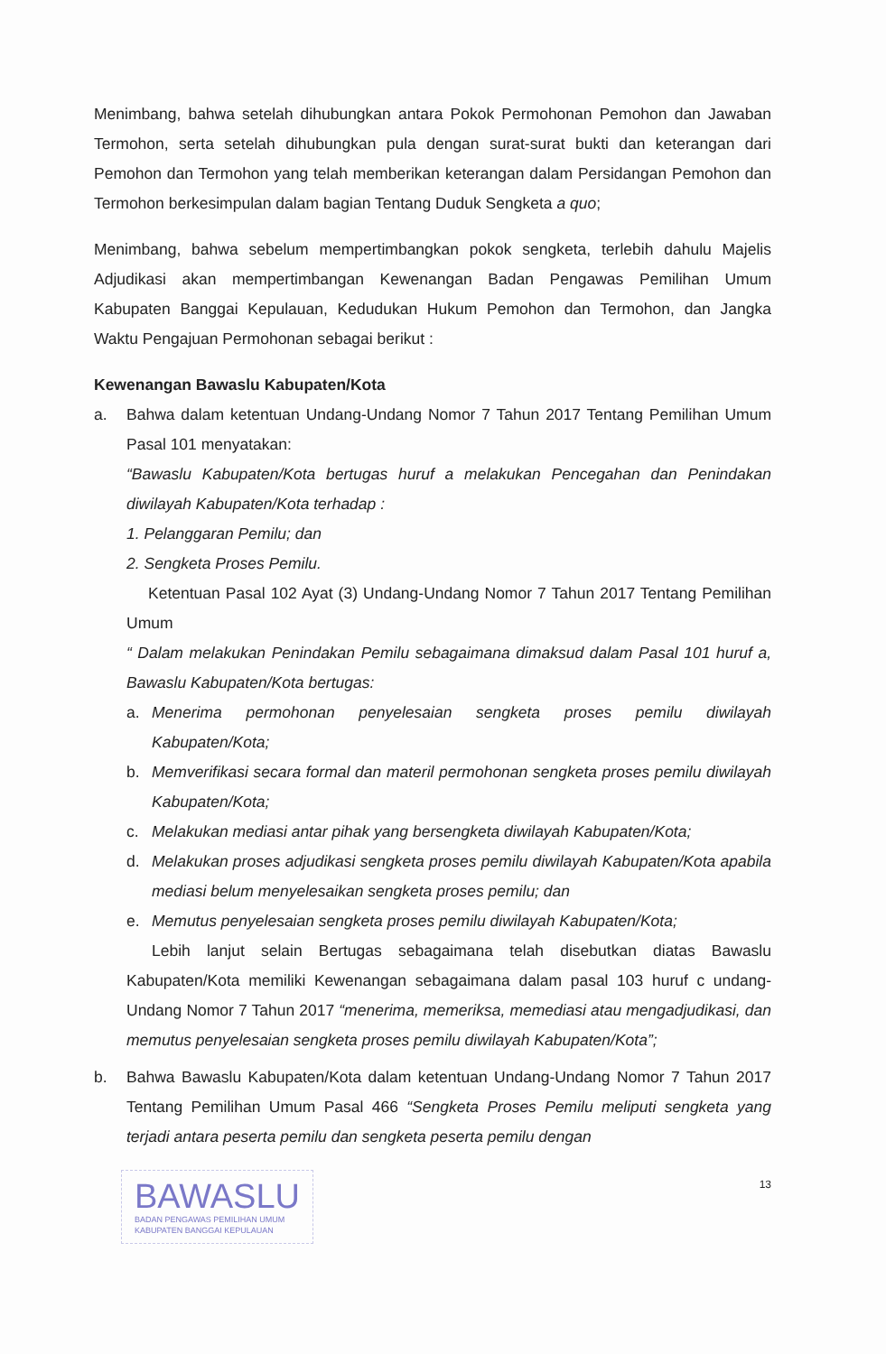Menimbang, bahwa setelah dihubungkan antara Pokok Permohonan Pemohon dan Jawaban Termohon, serta setelah dihubungkan pula dengan surat-surat bukti dan keterangan dari Pemohon dan Termohon yang telah memberikan keterangan dalam Persidangan Pemohon dan Termohon berkesimpulan dalam bagian Tentang Duduk Sengketa a quo;
Menimbang, bahwa sebelum mempertimbangkan pokok sengketa, terlebih dahulu Majelis Adjudikasi akan mempertimbangan Kewenangan Badan Pengawas Pemilihan Umum Kabupaten Banggai Kepulauan, Kedudukan Hukum Pemohon dan Termohon, dan Jangka Waktu Pengajuan Permohonan sebagai berikut :
Kewenangan Bawaslu Kabupaten/Kota
a. Bahwa dalam ketentuan Undang-Undang Nomor 7 Tahun 2017 Tentang Pemilihan Umum Pasal 101 menyatakan:
“Bawaslu Kabupaten/Kota bertugas huruf a melakukan Pencegahan dan Penindakan diwilayah Kabupaten/Kota terhadap :
1. Pelanggaran Pemilu; dan
2. Sengketa Proses Pemilu.
Ketentuan Pasal 102 Ayat (3) Undang-Undang Nomor 7 Tahun 2017 Tentang Pemilihan Umum
“ Dalam melakukan Penindakan Pemilu sebagaimana dimaksud dalam Pasal 101 huruf a, Bawaslu Kabupaten/Kota bertugas:
a. Menerima permohonan penyelesaian sengketa proses pemilu diwilayah Kabupaten/Kota;
b. Memverifikasi secara formal dan materil permohonan sengketa proses pemilu diwilayah Kabupaten/Kota;
c. Melakukan mediasi antar pihak yang bersengketa diwilayah Kabupaten/Kota;
d. Melakukan proses adjudikasi sengketa proses pemilu diwilayah Kabupaten/Kota apabila mediasi belum menyelesaikan sengketa proses pemilu; dan
e. Memutus penyelesaian sengketa proses pemilu diwilayah Kabupaten/Kota;
Lebih lanjut selain Bertugas sebagaimana telah disebutkan diatas Bawaslu Kabupaten/Kota memiliki Kewenangan sebagaimana dalam pasal 103 huruf c undang-Undang Nomor 7 Tahun 2017 “menerima, memeriksa, memediasi atau mengadjudikasi, dan memutus penyelesaian sengketa proses pemilu diwilayah Kabupaten/Kota”;
b. Bahwa Bawaslu Kabupaten/Kota dalam ketentuan Undang-Undang Nomor 7 Tahun 2017 Tentang Pemilihan Umum Pasal 466 “Sengketa Proses Pemilu meliputi sengketa yang terjadi antara peserta pemilu dan sengketa peserta pemilu dengan
BAWASLU
BADAN PENGAWAS PEMILIHAN UMUM
KABUPATEN BANGGAI KEPULAUAN
13